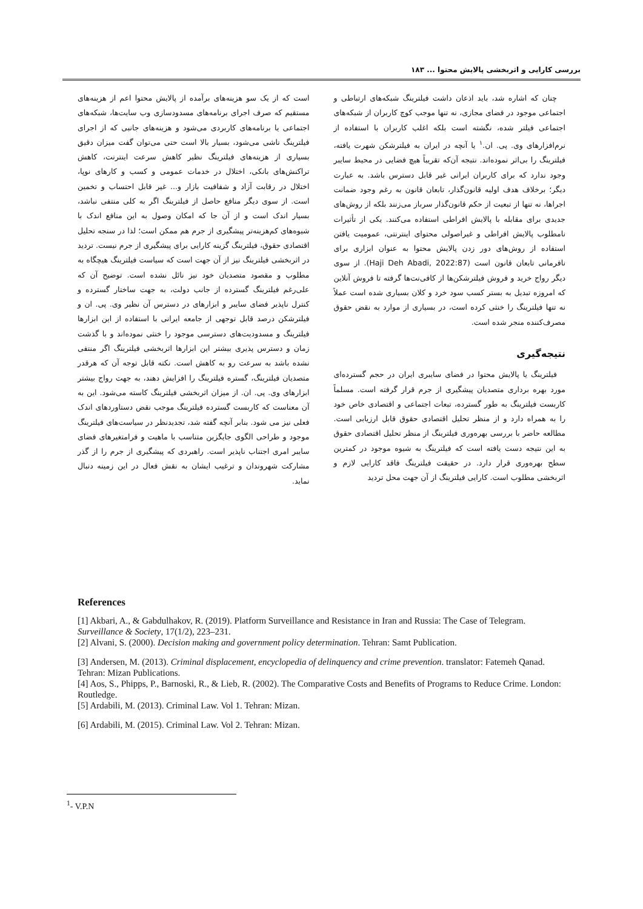بررسی کارایی و اثربخشی پالایش محتوا ... ۱۸۳
چنان که اشاره شد، باید اذعان داشت فیلترینگ شبکه‌های ارتباطی و اجتماعی موجود در فضای مجازی، نه تنها موجب کوچ کاربران از شبکه‌های اجتماعی فیلتر شده، نگشته است بلکه اغلب کاربران با استفاده از نرم‌افزارهای وی. پی. ان.<sup>۱</sup> یا آنچه در ایران به فیلترشکن شهرت یافته، فیلترینگ را بی‌اثر نموده‌اند. نتیجه آن‌که تقریباً هیچ فضایی در محیط سایبر وجود ندارد که برای کاربران ایرانی غیر قابل دسترس باشد. به عبارت دیگر؛ برخلاف هدف اولیه قانون‌گذار، تابعان قانون به رغم وجود ضمانت اجراها، نه تنها از تبعیت از حکم قانون‌گذار سرباز می‌زنند بلکه از روش‌های جدیدی برای مقابله با پالایش افراطی استفاده می‌کنند. یکی از تأثیرات نامطلوب پالایش افراطی و غیراصولی محتوای اینترنتی، عمومیت یافتن استفاده از روش‌های دور زدن پالایش محتوا به عنوان ابزاری برای نافرمانی تابعان قانون است (Haji Deh Abadi, 2022:87). از سوی دیگر رواج خرید و فروش فیلترشکن‌ها از کافی‌نت‌ها گرفته تا فروش آنلاین که امروزه تبدیل به بستر کسب سود خرد و کلان بسیاری شده است عملاً نه تنها فیلترینگ را خنثی کرده است، در بسیاری از موارد به نقض حقوق مصرف‌کننده منجر شده است.
نتیجه‌گیری
فیلترینگ یا پالایش محتوا در فضای سایبری ایران در حجم گسترده‌ای مورد بهره برداری متصدیان پیشگیری از جرم قرار گرفته است. مسلماً کاربست فیلترینگ به طور گسترده، تبعات اجتماعی و اقتصادی خاص خود را به همراه دارد و از منظر تحلیل اقتصادی حقوق قابل ارزیابی است. مطالعه حاضر با بررسی بهره‌وری فیلترینگ از منظر تحلیل اقتصادی حقوق به این نتیجه دست یافته است که فیلترینگ به شیوه موجود در کمترین سطح بهره‌وری قرار دارد. در حقیقت فیلترینگ فاقد کارایی لازم و اثربخشی مطلوب است. کارایی فیلترینگ از آن جهت محل تردید
است که از یک سو هزینه‌های برآمده از پالایش محتوا اعم از هزینه‌های مستقیم که صرف اجرای برنامه‌های مسدودسازی وب سایت‌ها، شبکه‌های اجتماعی یا برنامه‌های کاربردی می‌شود و هزینه‌های جانبی که از اجرای فیلترینگ ناشی می‌شود، بسیار بالا است حتی می‌توان گفت میزان دقیق بسیاری از هزینه‌های فیلترینگ نظیر کاهش سرعت اینترنت، کاهش تراکنش‌های بانکی، اختلال در خدمات عمومی و کسب و کارهای نوپا، اختلال در رقابت آزاد و شفافیت بازار و... غیر قابل احتساب و تخمین است. از سوی دیگر منافع حاصل از فیلترینگ اگر به کلی منتفی نباشد، بسیار اندک است و از آن جا که امکان وصول به این منافع اندک با شیوه‌های کم‌هزینه‌تر پیشگیری از جرم هم ممکن است؛ لذا در سنجه تحلیل اقتصادی حقوق، فیلترینگ گزینه کارایی برای پیشگیری از جرم نیست. تردید در اثربخشی فیلترینگ نیز از آن جهت است که سیاست فیلترینگ هیچگاه به مطلوب و مقصود متصدیان خود نیز نائل نشده است. توضیح آن که علی‌رغم فیلترینگ گسترده از جانب دولت، به جهت ساختار گسترده و کنترل ناپذیر فضای سایبر و ابزارهای در دسترس آن نظیر وی. پی. ان و فیلترشکن درصد قابل توجهی از جامعه ایرانی با استفاده از این ابزارها فیلترینگ و مسدودیت‌های دسترسی موجود را خنثی نموده‌اند و با گذشت زمان و دسترس پذیری بیشتر این ابزارها اثربخشی فیلترینگ اگر منتفی نشده باشد به سرعت رو به کاهش است. نکته قابل توجه آن که هرقدر متصدیان فیلترینگ، گستره فیلترینگ را افزایش دهند، به جهت رواج بیشتر ابزارهای وی. پی. ان. از میزان اثربخشی فیلترینگ کاسته می‌شود. این به آن معناست که کاربست گسترده فیلترینگ موجب نقض دستاوردهای اندک فعلی نیز می شود. بنابر آنچه گفته شد، تجدیدنظر در سیاست‌های فیلترینگ موجود و طراحی الگوی جایگزین متناسب با ماهیت و فرامتغیرهای فضای سایبر امری اجتناب ناپذیر است. راهبردی که پیشگیری از جرم را از گذر مشارکت شهروندان و ترغیب ایشان به نقش فعال در این زمینه دنبال نماید.
References
[1] Akbari, A., & Gabdulhakov, R. (2019). Platform Surveillance and Resistance in Iran and Russia: The Case of Telegram. Surveillance & Society, 17(1/2), 223–231.
[2] Alvani, S. (2000). Decision making and government policy determination. Tehran: Samt Publication.
[3] Andersen, M. (2013). Criminal displacement, encyclopedia of delinquency and crime prevention. translator: Fatemeh Qanad. Tehran: Mizan Publications.
[4] Aos, S., Phipps, P., Barnoski, R., & Lieb, R. (2002). The Comparative Costs and Benefits of Programs to Reduce Crime. London: Routledge.
[5] Ardabili, M. (2013). Criminal Law. Vol 1. Tehran: Mizan.
[6] Ardabili, M. (2015). Criminal Law. Vol 2. Tehran: Mizan.
<sup>1</sup>- V.P.N